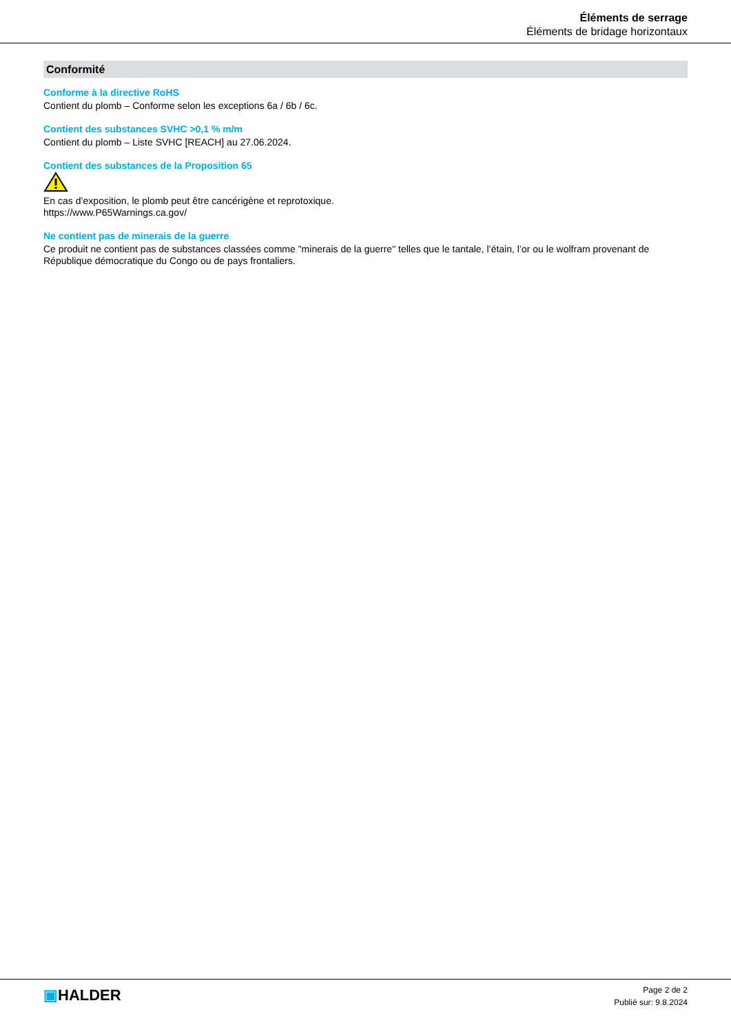Éléments de serrage
Éléments de bridage horizontaux
Conformité
Conforme à la directive RoHS
Contient du plomb – Conforme selon les exceptions 6a / 6b / 6c.
Contient des substances SVHC >0,1 % m/m
Contient du plomb – Liste SVHC [REACH] au 27.06.2024.
Contient des substances de la Proposition 65
En cas d’exposition, le plomb peut être cancérigène et reprotoxique.
https://www.P65Warnings.ca.gov/
Ne contient pas de minerais de la guerre
Ce produit ne contient pas de substances classées comme "minerais de la guerre" telles que le tantale, l’étain, l’or ou le wolfram provenant de République démocratique du Congo ou de pays frontaliers.
▣HALDER
Page 2 de 2
Publié sur: 9.8.2024